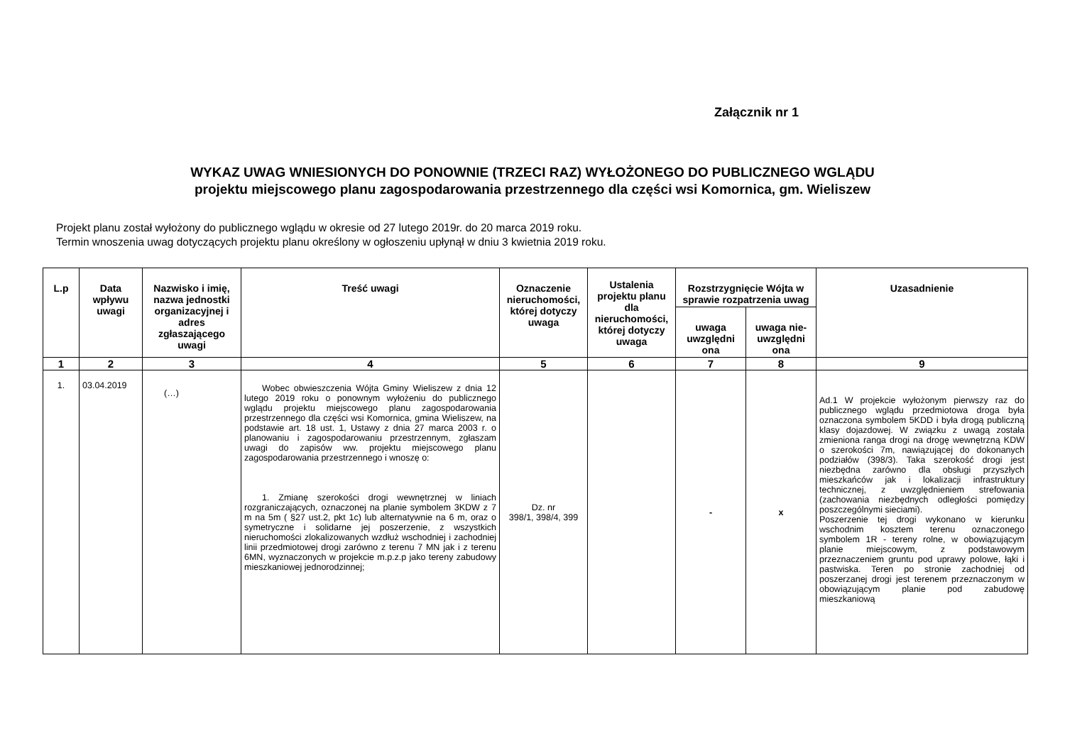Załącznik nr 1
WYKAZ UWAG WNIESIONYCH DO PONOWNIE (TRZECI RAZ) WYŁOŻONEGO DO PUBLICZNEGO WGLĄDU
projektu miejscowego planu zagospodarowania przestrzennego dla części wsi Komornica, gm. Wieliszew
Projekt planu został wyłożony do publicznego wglądu w okresie od 27 lutego 2019r. do 20 marca 2019 roku.
Termin wnoszenia uwag dotyczących projektu planu określony w ogłoszeniu upłynął w dniu 3 kwietnia 2019 roku.
| L.p | Data wpływu uwagi | Nazwisko i imię, nazwa jednostki organizacyjnej i adres zgłaszającego uwagi | Treść uwagi | Oznaczenie nieruchomości, której dotyczy uwaga | Ustalenia projektu planu dla nieruchomości, której dotyczy uwaga | Rozstrzygnięcie Wójta w sprawie rozpatrzenia uwag | | Uzasadnienie |
| --- | --- | --- | --- | --- | --- | --- | --- | --- |
| | | | | | | uwaga uwzględni ona | uwaga nie-uwzględni ona | |
| 1 | 2 | 3 | 4 | 5 | 6 | 7 | 8 | 9 |
| 1. | 03.04.2019 | (…) | Wobec obwieszczenia Wójta Gminy Wieliszew z dnia 12 lutego 2019 roku o ponownym wyłożeniu do publicznego wglądu projektu miejscowego planu zagospodarowania przestrzennego dla części wsi Komornica, gmina Wieliszew, na podstawie art. 18 ust. 1, Ustawy z dnia 27 marca 2003 r. o planowaniu i zagospodarowaniu przestrzennym, zgłaszam uwagi do zapisów ww. projektu miejscowego planu zagospodarowania przestrzennego i wnoszę o: 1. Zmianę szerokości drogi wewnętrznej w liniach rozgraniczających, oznaczonej na planie symbolem 3KDW z 7 m na 5m ( §27 ust.2, pkt 1c) lub alternatywnie na 6 m, oraz o symetryczne i solidarne jej poszerzenie, z wszystkich nieruchomości zlokalizowanych wzdłuż wschodniej i zachodniej linii przedmiotowej drogi zarówno z terenu 7 MN jak i z terenu 6MN, wyznaczonych w projekcie m.p.z.p jako tereny zabudowy mieszkaniowej jednorodzinnej; | Dz. nr 398/1, 398/4, 399 | | - | x | Ad.1 W projekcie wyłożonym pierwszy raz do publicznego wglądu przedmiotowa droga była oznaczona symbolem 5KDD i była drogą publiczną klasy dojazdowej. W związku z uwagą została zmieniona ranga drogi na drogę wewnętrzną KDW o szerokości 7m, nawiązującej do dokonanych podziałów (398/3). Taka szerokość drogi jest niezbędna zarówno dla obsługi przyszłych mieszkańców jak i lokalizacji infrastruktury technicznej, z uwzględnieniem strefowania (zachowania niezbędnych odległości pomiędzy poszczególnymi sieciami). Poszerzenie tej drogi wykonano w kierunku wschodnim kosztem terenu oznaczonego symbolem 1R - tereny rolne, w obowiązującym planie miejscowym, z podstawowym przeznaczeniem gruntu pod uprawy polowe, łąki i pastwiska. Teren po stronie zachodniej od poszerzanej drogi jest terenem przeznaczonym w obowiązującym planie pod zabudowę mieszkaniową |